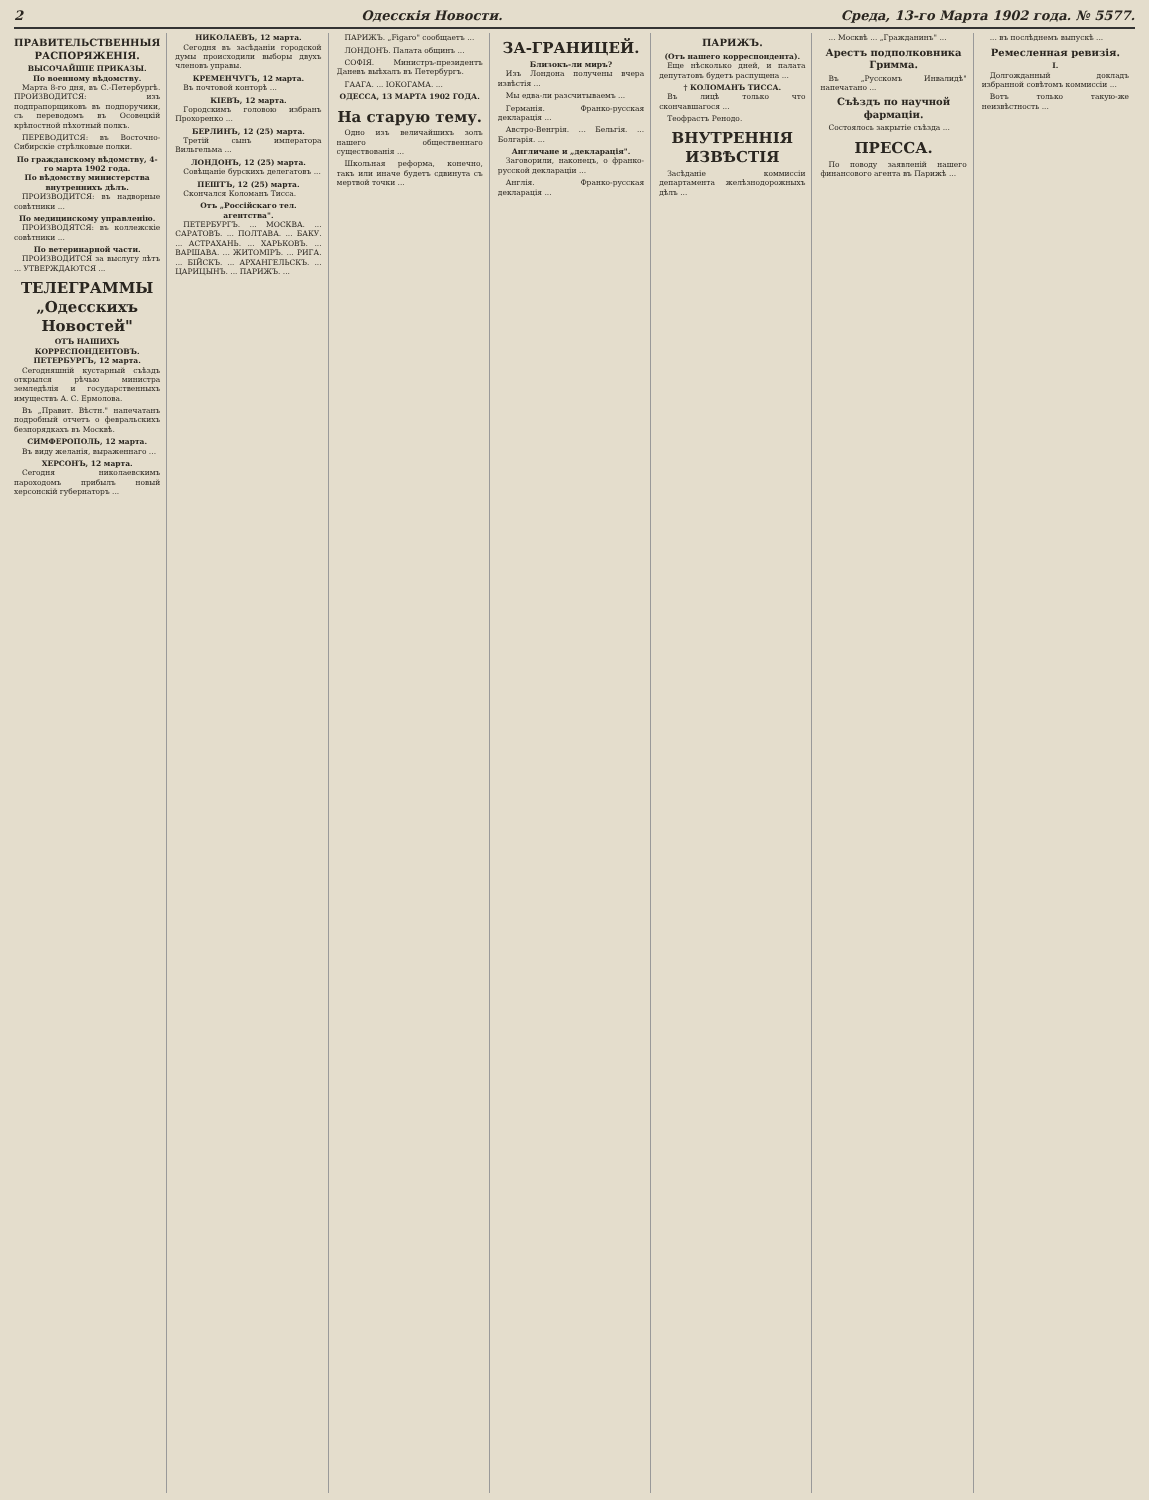2 Одесскія Новости. Среда, 13-го Марта 1902 года. № 5577.
ПРАВИТЕЛЬСТВЕННЫЯ РАСПОРЯЖЕНІЯ.
ВЫСОЧАЙШІЕ ПРИКАЗЫ.
По военному вѣдомству.
Марта 8-го дня, въ С.-Петербургѣ. ПРОИЗВОДИТСЯ: изъ подпрапорщиковъ въ подпоручики, съ переводомъ въ Осовецкій крѣпостной пѣхотный полкъ.
ПЕРЕВОДИТСЯ: въ Восточно-Сибирскіе стрѣлковые полки.
По гражданскому вѣдомству, 4-го марта 1902 года.
По вѣдомству министерства внутреннихъ дѣлъ.
ПРОИЗВОДИТСЯ: въ надворные совѣтники ...
По медицинскому управленію.
ПРОИЗВОДЯТСЯ: въ коллежскіе совѣтники ...
По ветеринарной части.
ПРОИЗВОДИТСЯ за выслугу лѣтъ ... УТВЕРЖДАЮТСЯ ...
ТЕЛЕГРАММЫ „Одесскихъ Новостей"
ОТЪ НАШИХЪ КОРРЕСПОНДЕНТОВЪ.
ПЕТЕРБУРГЪ, 12 марта.
Сегодняшній кустарный съѣздъ открылся рѣчью министра земледѣлія и государственныхъ имуществъ А. С. Ермолова.
Въ „Правит. Вѣстн." напечатанъ подробный отчетъ о февральскихъ безпорядкахъ въ Москвѣ.
СИМФЕРОПОЛЬ, 12 марта.
Въ виду желанія, выраженнаго ...
ХЕРСОНЪ, 12 марта.
Сегодня николаевскимъ пароходомъ прибылъ новый херсонскій губернаторъ ...
НИКОЛАЕВЪ, 12 марта.
Сегодня въ засѣданіи городской думы происходили выборы двухъ членовъ управы.
КРЕМЕНЧУГЪ, 12 марта.
Въ почтовой конторѣ ...
КІЕВЪ, 12 марта.
Городскимъ головою избранъ Прохоренко ...
БЕРЛИНЪ, 12 (25) марта.
Третій сынъ императора Вильгельма ...
ЛОНДОНЪ, 12 (25) марта.
Совѣщаніе бурскихъ делегатовъ ...
ПЕШТЪ, 12 (25) марта.
Скончался Коломанъ Тисса.
Отъ „Россійскаго тел. агентства".
ПЕТЕРБУРГЪ. ... МОСКВА. ... САРАТОВЪ. ... ПОЛТАВА. ... БАКУ. ... АСТРАХАНЬ. ... ХАРЬКОВЪ. ... ВАРШАВА. ... ЖИТОМІРЪ. ... РИГА. ... БІЙСКЪ. ... АРХАНГЕЛЬСКЪ. ... ЦАРИЦЫНЪ. ... ПАРИЖЪ. ...
ПАРИЖЪ. „Figaro" сообщаетъ ...
ЛОНДОНЪ. Палата общинъ ...
СОФІЯ. Министръ-президентъ Даневъ выѣхалъ въ Петербургъ.
ГААГА. ... ІОКОГАМА. ...
ОДЕССА, 13 МАРТА 1902 ГОДА.
На старую тему.
Одно изъ величайшихъ золъ нашего общественнаго существованія ...
Школьная реформа, конечно, такъ или иначе будетъ сдвинута съ мертвой точки ...
ЗА-ГРАНИЦЕЙ.
Близокъ-ли миръ?
Изъ Лондона получены вчера извѣстія ...
Мы едва-ли разсчитываемъ ...
Германія. Франко-русская декларація ...
Австро-Венгрія. ... Бельгія. ... Болгарія. ...
Англичане и „декларація".
Заговорили, наконецъ, о франко-русской деклараціи ...
Англія. Франко-русская декларація ...
ПАРИЖЪ.
(Отъ нашего корреспондента).
Еще нѣсколько дней, и палата депутатовъ будетъ распущена ...
† КОЛОМАНЪ ТИССА.
Въ лицѣ только что скончавшагося ...
Теофрастъ Ренодо.
ВНУТРЕННІЯ ИЗВѢСТІЯ
Засѣданіе коммиссіи департамента желѣзнодорожныхъ дѣлъ ...
... Москвѣ ... „Гражданинъ" ...
Арестъ подполковника Гримма.
Въ „Русскомъ Инвалидѣ" напечатано ...
Съѣздъ по научной фармаціи.
Состоялось закрытіе съѣзда ...
ПРЕССА.
По поводу заявленій нашего финансового агента въ Парижѣ ...
... въ послѣднемъ выпускѣ ...
Ремесленная ревизія.
I.
Долгожданный докладъ избранной совѣтомъ коммиссіи ...
Вотъ только такую-же неизвѣстность ...